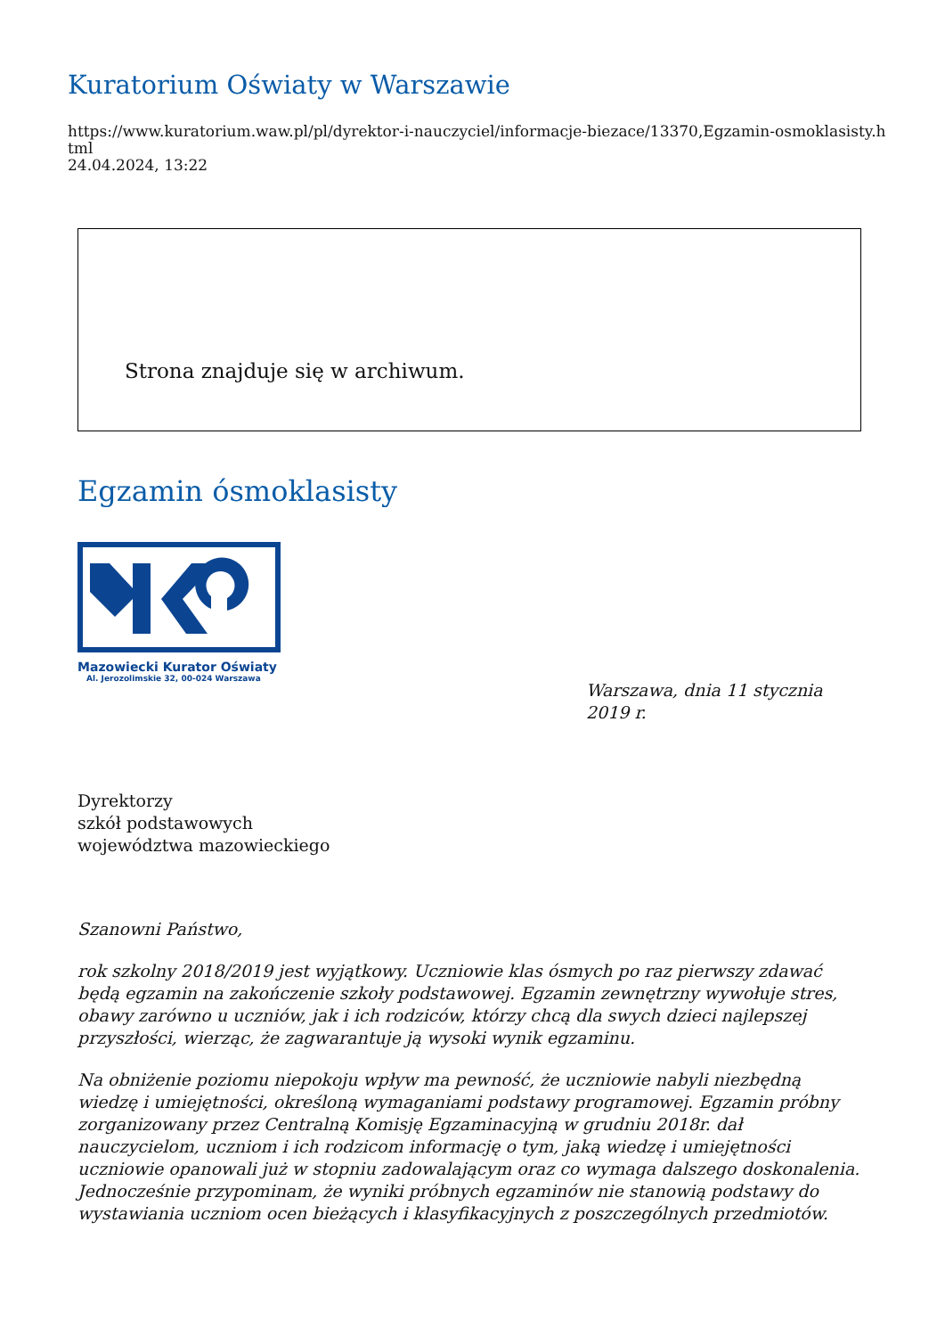Kuratorium Oświaty w Warszawie
https://www.kuratorium.waw.pl/pl/dyrektor-i-nauczyciel/informacje-biezace/13370,Egzamin-osmoklasisty.html
24.04.2024, 13:22
Strona znajduje się w archiwum.
Egzamin ósmoklasisty
Mazowiecki Kurator Oświaty
Al. Jerozolimskie 32, 00-024 Warszawa
Warszawa, dnia 11 stycznia 2019 r.
Dyrektorzy
szkół podstawowych
województwa mazowieckiego
Szanowni Państwo,
rok szkolny 2018/2019 jest wyjątkowy. Uczniowie klas ósmych po raz pierwszy zdawać będą egzamin na zakończenie szkoły podstawowej. Egzamin zewnętrzny wywołuje stres, obawy zarówno u uczniów, jak i ich rodziców, którzy chcą dla swych dzieci najlepszej przyszłości, wierząc, że zagwarantuje ją wysoki wynik egzaminu.
Na obniżenie poziomu niepokoju wpływ ma pewność, że uczniowie nabyli niezbędną wiedzę i umiejętności, określoną wymaganiami podstawy programowej. Egzamin próbny zorganizowany przez Centralną Komisję Egzaminacyjną w grudniu 2018r. dał nauczycielom, uczniom i ich rodzicom informację o tym, jaką wiedzę i umiejętności uczniowie opanowali już w stopniu zadowalającym oraz co wymaga dalszego doskonalenia. Jednocześnie przypominam, że wyniki próbnych egzaminów nie stanowią podstawy do wystawiania uczniom ocen bieżących i klasyfikacyjnych z poszczególnych przedmiotów.